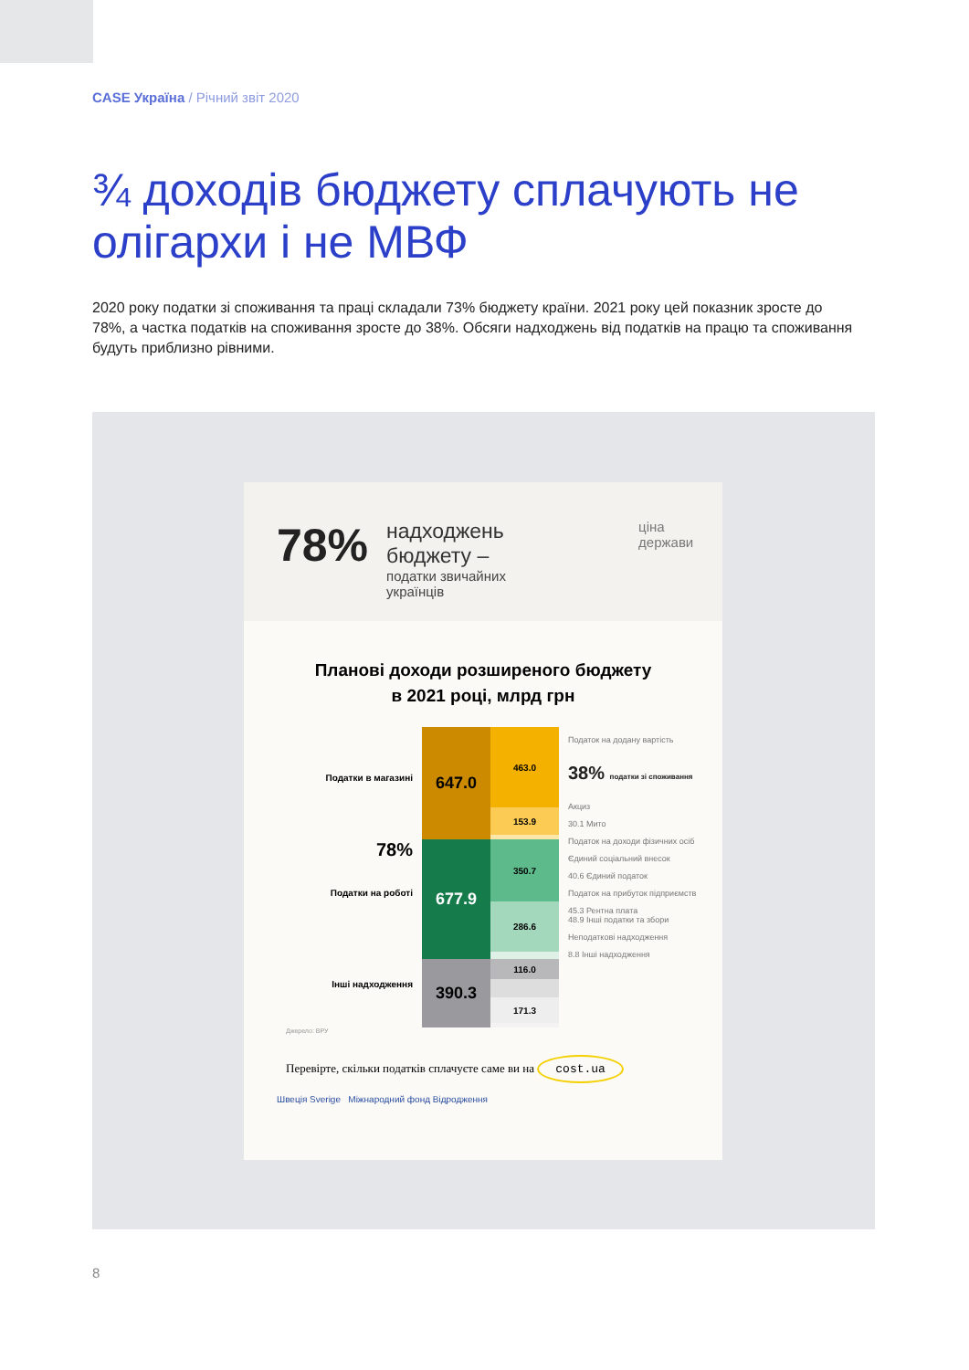CASE Україна / Річний звіт 2020
¾ доходів бюджету сплачують не олігархи і не МВФ
2020 року податки зі споживання та праці складали 73% бюджету країни. 2021 року цей показник зросте до 78%, а частка податків на споживання зросте до 38%. Обсяги надходжень від податків на працю та споживання будуть приблизно рівними.
78%
надходжень
бюджету –
податки звичайних українців
ціна держави
Планові доходи розширеного бюджету
в 2021 році, млрд грн
Податки в магазині
78%
Податки на роботі
Інші надходження
647.0
677.9
390.3
463.0
153.9
350.7
286.6
116.0
171.3
Податок на додану вартість
38% податки зі споживання
Акциз
30.1 Мито
Податок на доходи фізичних осіб
Єдиний соціальний внесок
40.6 Єдиний податок
Податок на прибуток підприємств
45.3 Рентна плата
48.9 Інші податки та збори
Неподаткові надходження
8.8 Інші надходження
Джерело: ВРУ
Перевірте, скільки податків сплачуєте саме ви на cost.ua
Швеція Sverige Міжнародний фонд Відродження
8